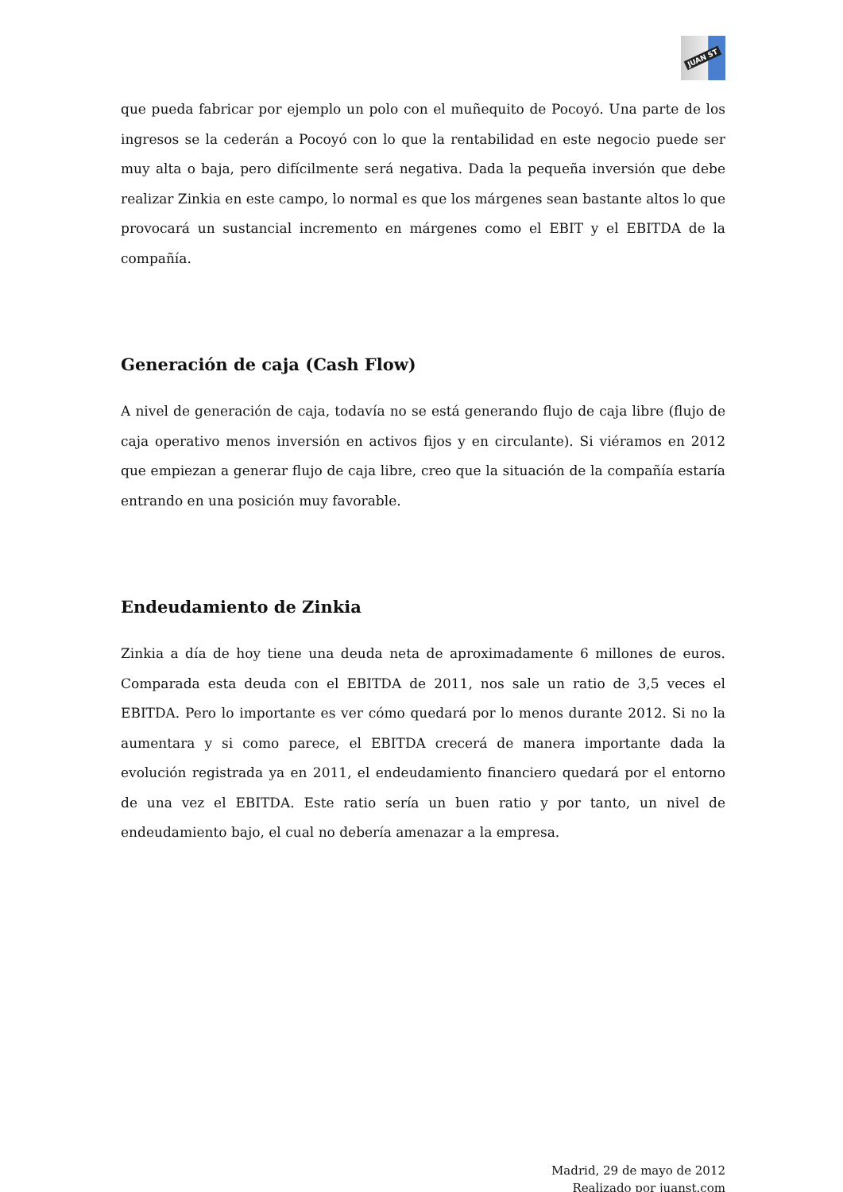JUAN ST
que pueda fabricar por ejemplo un polo con el muñequito de Pocoyó. Una parte de los ingresos se la cederán a Pocoyó con lo que la rentabilidad en este negocio puede ser muy alta o baja, pero difícilmente será negativa. Dada la pequeña inversión que debe realizar Zinkia en este campo, lo normal es que los márgenes sean bastante altos lo que provocará un sustancial incremento en márgenes como el EBIT y el EBITDA de la compañía.
Generación de caja (Cash Flow)
A nivel de generación de caja, todavía no se está generando flujo de caja libre (flujo de caja operativo menos inversión en activos fijos y en circulante). Si viéramos en 2012 que empiezan a generar flujo de caja libre, creo que la situación de la compañía estaría entrando en una posición muy favorable.
Endeudamiento de Zinkia
Zinkia a día de hoy tiene una deuda neta de aproximadamente 6 millones de euros. Comparada esta deuda con el EBITDA de 2011, nos sale un ratio de 3,5 veces el EBITDA. Pero lo importante es ver cómo quedará por lo menos durante 2012. Si no la aumentara y si como parece, el EBITDA crecerá de manera importante dada la evolución registrada ya en 2011, el endeudamiento financiero quedará por el entorno de una vez el EBITDA. Este ratio sería un buen ratio y por tanto, un nivel de endeudamiento bajo, el cual no debería amenazar a la empresa.
Madrid, 29 de mayo de 2012
Realizado por juanst.com